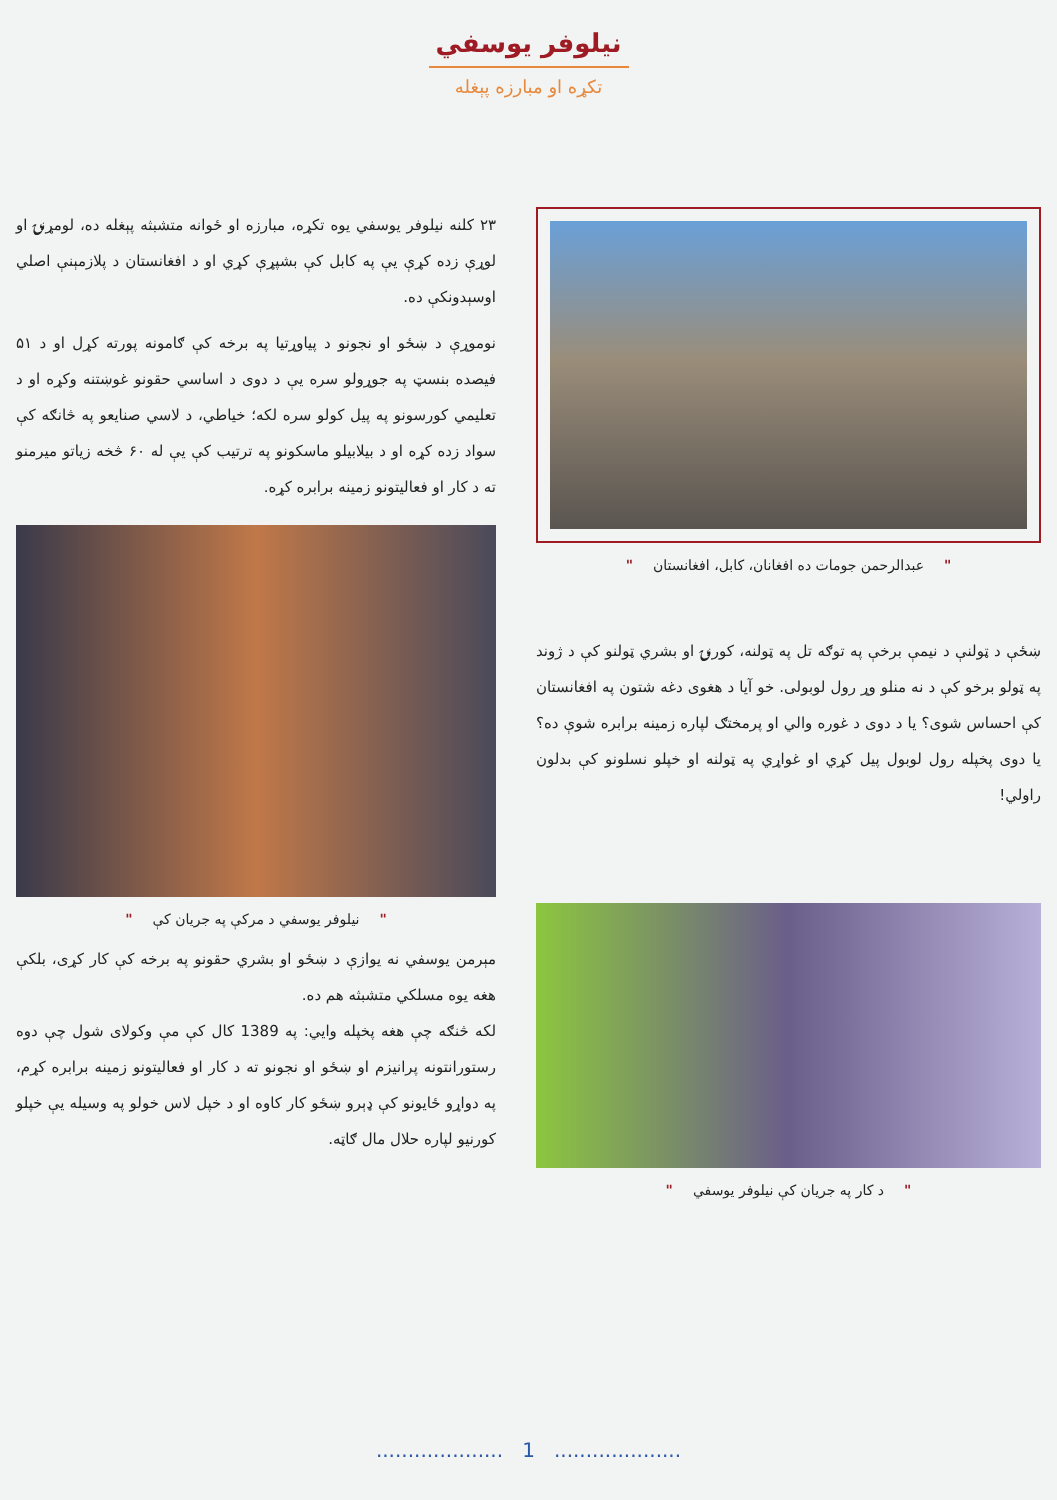نیلوفر یوسفي
تکړه او مبارزه پېغله
" عبدالرحمن جومات ده افغانان، کابل، افغانستان "
ښځې د ټولنې د نیمې برخې په توګه تل په ټولنه، کورنۍ او بشري ټولنو کې د ژوند په ټولو برخو کې د نه منلو وړ رول لوبولی. خو آیا د هغوی دغه شتون په افغانستان کې احساس شوی؟ یا د دوی د غوره والي او پرمختګ لپاره زمینه برابره شوې ده؟ یا دوی پخپله رول لوبول پیل کړي او غواړي په ټولنه او خپلو نسلونو کې بدلون راولي!
" د کار په جریان کې نیلوفر یوسفي "
۲۳ کلنه نیلوفر یوسفي یوه تکړه، مبارزه او ځوانه متشبثه پېغله ده، لومړنۍ او لوړې زده کړې یې په کابل کې بشپړې کړي او د افغانستان د پلازمېنې اصلي اوسېدونکې ده.
نوموړې د ښځو او نجونو د پیاوړتیا په برخه کې ګامونه پورته کړل او د ۵۱ فیصده بنسټ په جوړولو سره یې د دوی د اساسي حقونو غوښتنه وکړه او د تعلیمي کورسونو په پیل کولو سره لکه؛ خیاطي، د لاسي صنایعو په څانګه کې سواد زده کړه او د بیلابیلو ماسکونو په ترتیب کې یې له ۶۰ څخه زیاتو میرمنو ته د کار او فعالیتونو زمینه برابره کړه.
" نیلوفر یوسفي د مرکې په جریان کې "
مېرمن یوسفي نه یوازې د ښځو او بشري حقونو په برخه کې کار کړی، بلکې هغه یوه مسلکي متشبثه هم ده.
لکه څنګه چې هغه پخپله وایي: په 1389 کال کې مې وکولای شول چې دوه رستورانتونه پرانیزم او ښځو او نجونو ته د کار او فعالیتونو زمینه برابره کړم، په دواړو ځایونو کې ډېرو ښځو کار کاوه او د خپل لاس خولو په وسیله یې خپلو کورنیو لپاره حلال مال ګاټه.
.................... 1 ....................